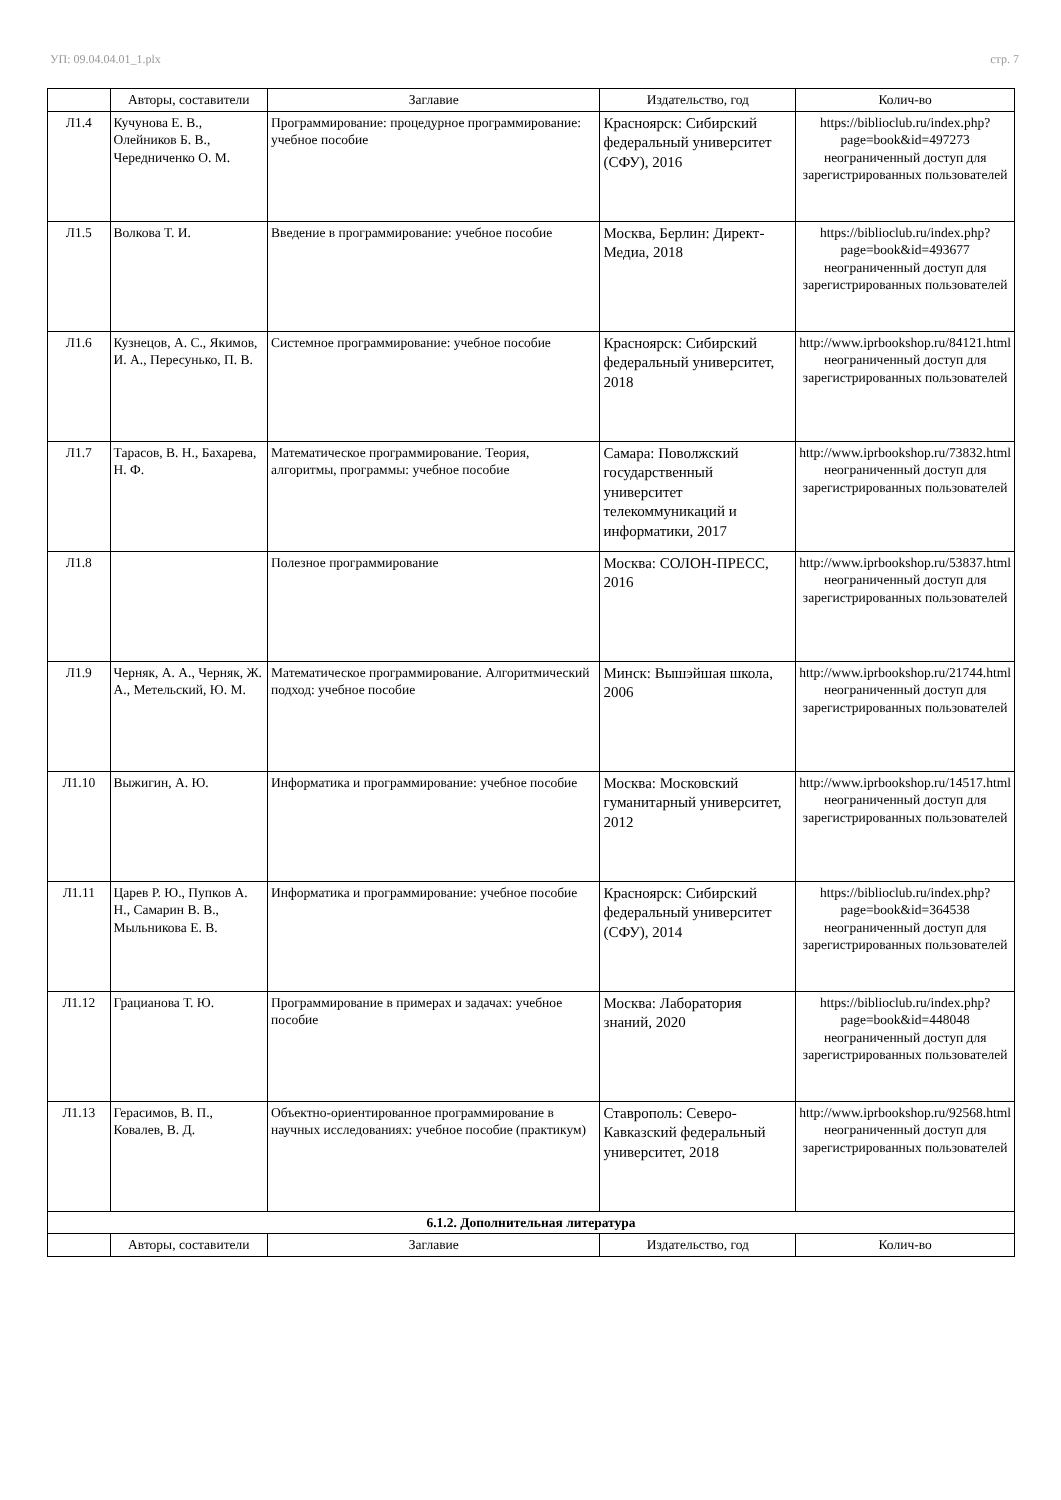УП: 09.04.04.01_1.plx стр. 7
| | Авторы, составители | Заглавие | Издательство, год | Колич-во |
| --- | --- | --- | --- | --- |
| Л1.4 | Кучунова Е. В., Олейников Б. В., Чередниченко О. М. | Программирование: процедурное программирование: учебное пособие | Красноярск: Сибирский федеральный университет (СФУ), 2016 | https://biblioclub.ru/index.php?page=book&id=497273 неограниченный доступ для зарегистрированных пользователей |
| Л1.5 | Волкова Т. И. | Введение в программирование: учебное пособие | Москва, Берлин: Директ-Медиа, 2018 | https://biblioclub.ru/index.php?page=book&id=493677 неограниченный доступ для зарегистрированных пользователей |
| Л1.6 | Кузнецов, А. С., Якимов, И. А., Пересунько, П. В. | Системное программирование: учебное пособие | Красноярск: Сибирский федеральный университет, 2018 | http://www.iprbookshop.ru/84121.html неограниченный доступ для зарегистрированных пользователей |
| Л1.7 | Тарасов, В. Н., Бахарева, Н. Ф. | Математическое программирование. Теория, алгоритмы, программы: учебное пособие | Самара: Поволжский государственный университет телекоммуникаций и информатики, 2017 | http://www.iprbookshop.ru/73832.html неограниченный доступ для зарегистрированных пользователей |
| Л1.8 | | Полезное программирование | Москва: СОЛОН-ПРЕСС, 2016 | http://www.iprbookshop.ru/53837.html неограниченный доступ для зарегистрированных пользователей |
| Л1.9 | Черняк, А. А., Черняк, Ж. А., Метельский, Ю. М. | Математическое программирование. Алгоритмический подход: учебное пособие | Минск: Вышэйшая школа, 2006 | http://www.iprbookshop.ru/21744.html неограниченный доступ для зарегистрированных пользователей |
| Л1.10 | Выжигин, А. Ю. | Информатика и программирование: учебное пособие | Москва: Московский гуманитарный университет, 2012 | http://www.iprbookshop.ru/14517.html неограниченный доступ для зарегистрированных пользователей |
| Л1.11 | Царев Р. Ю., Пупков А. Н., Самарин В. В., Мыльникова Е. В. | Информатика и программирование: учебное пособие | Красноярск: Сибирский федеральный университет (СФУ), 2014 | https://biblioclub.ru/index.php?page=book&id=364538 неограниченный доступ для зарегистрированных пользователей |
| Л1.12 | Грацианова Т. Ю. | Программирование в примерах и задачах: учебное пособие | Москва: Лаборатория знаний, 2020 | https://biblioclub.ru/index.php?page=book&id=448048 неограниченный доступ для зарегистрированных пользователей |
| Л1.13 | Герасимов, В. П., Ковалев, В. Д. | Объектно-ориентированное программирование в научных исследованиях: учебное пособие (практикум) | Ставрополь: Северо-Кавказский федеральный университет, 2018 | http://www.iprbookshop.ru/92568.html неограниченный доступ для зарегистрированных пользователей |
| 6.1.2. Дополнительная литература | | | | |
| | Авторы, составители | Заглавие | Издательство, год | Колич-во |